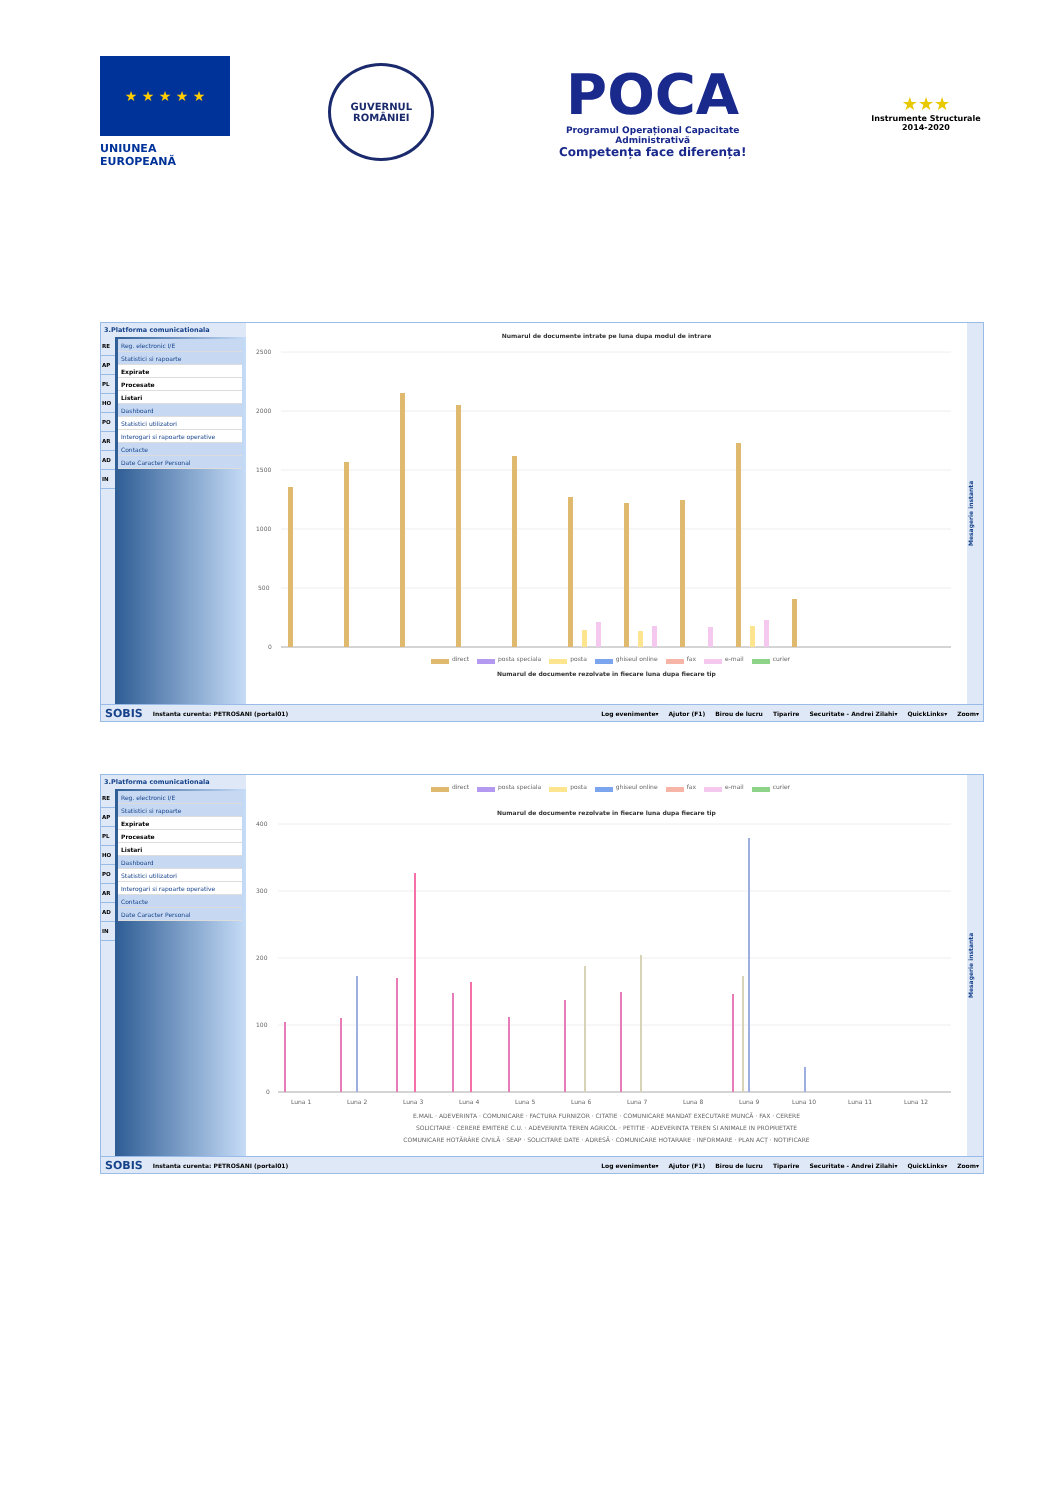★ ★ ★ ★ ★
UNIUNEA EUROPEANĂ
GUVERNUL
ROMÂNIEI
POCA
Programul Operațional Capacitate Administrativă
Competența face diferența!
★★★
Instrumente Structurale
2014-2020
3.Platforma comunicationala
RE
AP
PL
HO
PO
AR
AD
IN
Reg. electronic I/E
Statistici si rapoarte
Expirate
Procesate
Listari
Dashboard
Statistici utilizatori
Interogari si rapoarte operative
Contacte
Date Caracter Personal
Numarul de documente intrate pe luna dupa modul de intrare
2500
2000
1500
1000
500
0
direct posta speciala posta ghiseul online fax e-mail curier
Numarul de documente rezolvate in fiecare luna dupa fiecare tip
Mesagerie instanta
SOBIS Instanta curenta: PETROSANI (portal01) Log evenimente▾ Ajutor (F1) Birou de lucru Tiparire Securitate - Andrei Zilahi▾ QuickLinks▾ Zoom▾
3.Platforma comunicationala
RE
AP
PL
HO
PO
AR
AD
IN
Reg. electronic I/E
Statistici si rapoarte
Expirate
Procesate
Listari
Dashboard
Statistici utilizatori
Interogari si rapoarte operative
Contacte
Date Caracter Personal
direct posta speciala posta ghiseul online fax e-mail curier
Numarul de documente rezolvate in fiecare luna dupa fiecare tip
400
300
200
100
0
Luna 1
Luna 2
Luna 3
Luna 4
Luna 5
Luna 6
Luna 7
Luna 8
Luna 9
Luna 10
Luna 11
Luna 12
E.MAIL · ADEVERINTA · COMUNICARE · FACTURA FURNIZOR · CITATIE · COMUNICARE MANDAT EXECUTARE MUNCĂ · FAX · CERERE
SOLICITARE · CERERE EMITERE C.U. · ADEVERINTA TEREN AGRICOL · PETITIE · ADEVERINTA TEREN SI ANIMALE IN PROPRIETATE
COMUNICARE HOTĂRÂRE CIVILĂ · SEAP · SOLICITARE DATE · ADRESĂ · COMUNICARE HOTARARE · INFORMARE · PLAN ACȚ · NOTIFICARE
Mesagerie instanta
SOBIS Instanta curenta: PETROSANI (portal01) Log evenimente▾ Ajutor (F1) Birou de lucru Tiparire Securitate - Andrei Zilahi▾ QuickLinks▾ Zoom▾